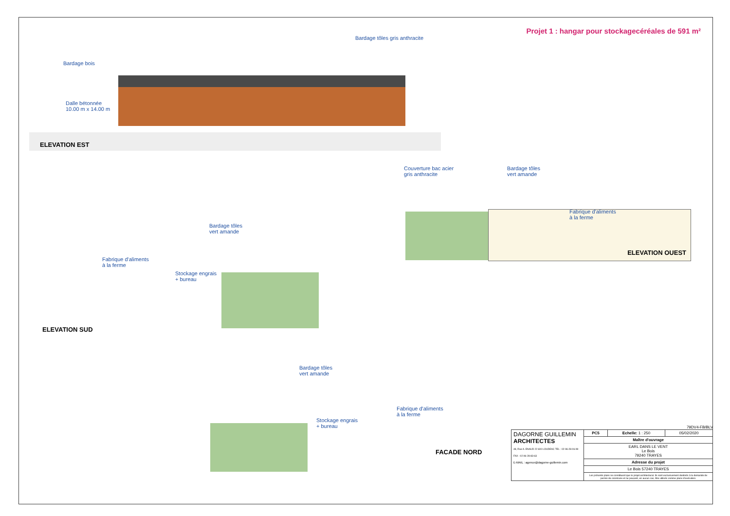Projet 1 : hangar pour stockagecéréales de 591 m²
Bardage tôles gris anthracite
Bardage bois
Dalle bétonnée
10.00 m x 14.00 m
ELEVATION EST
Couverture bac acier
gris anthracite Bardage tôles
vert amande
Fabrique d'aliments
à la ferme
Bardage tôles
vert amande
ELEVATION OUEST
Fabrique d'aliments
à la ferme
Stockage engrais
+ bureau
ELEVATION SUD
Bardage tôles
vert amande
Fabrique d'aliments
à la ferme
Stockage engrais
+ bureau
FACADE NORD
79DV4-FB/BLV
| DAGORNE GUILLEMIN ARCHITECTES 48, Rue A. ENAUD 22 600 LOUDEAC TEL : 02-96-28-06-99 FAX : 02-96-28-83-63 E-MAIL : agence@dagorne-guillemin.com | PC5 | Echelle: 1 : 250 | 05/02/2020 |
| | Maître d'ouvrage | | |
| | EARL DANS LE VENT Le Bois 79240 TRAYES | | |
| | Adresse du projet | | |
| | Le Bois 57240 TRAYES | | |
| | Les présents plans ne constituent que le projet architectural. Ils sont exclusivement destinés à la demande de permis de construire et ne peuvent, en aucun cas, être utilisés comme plans d'exécution. | | |